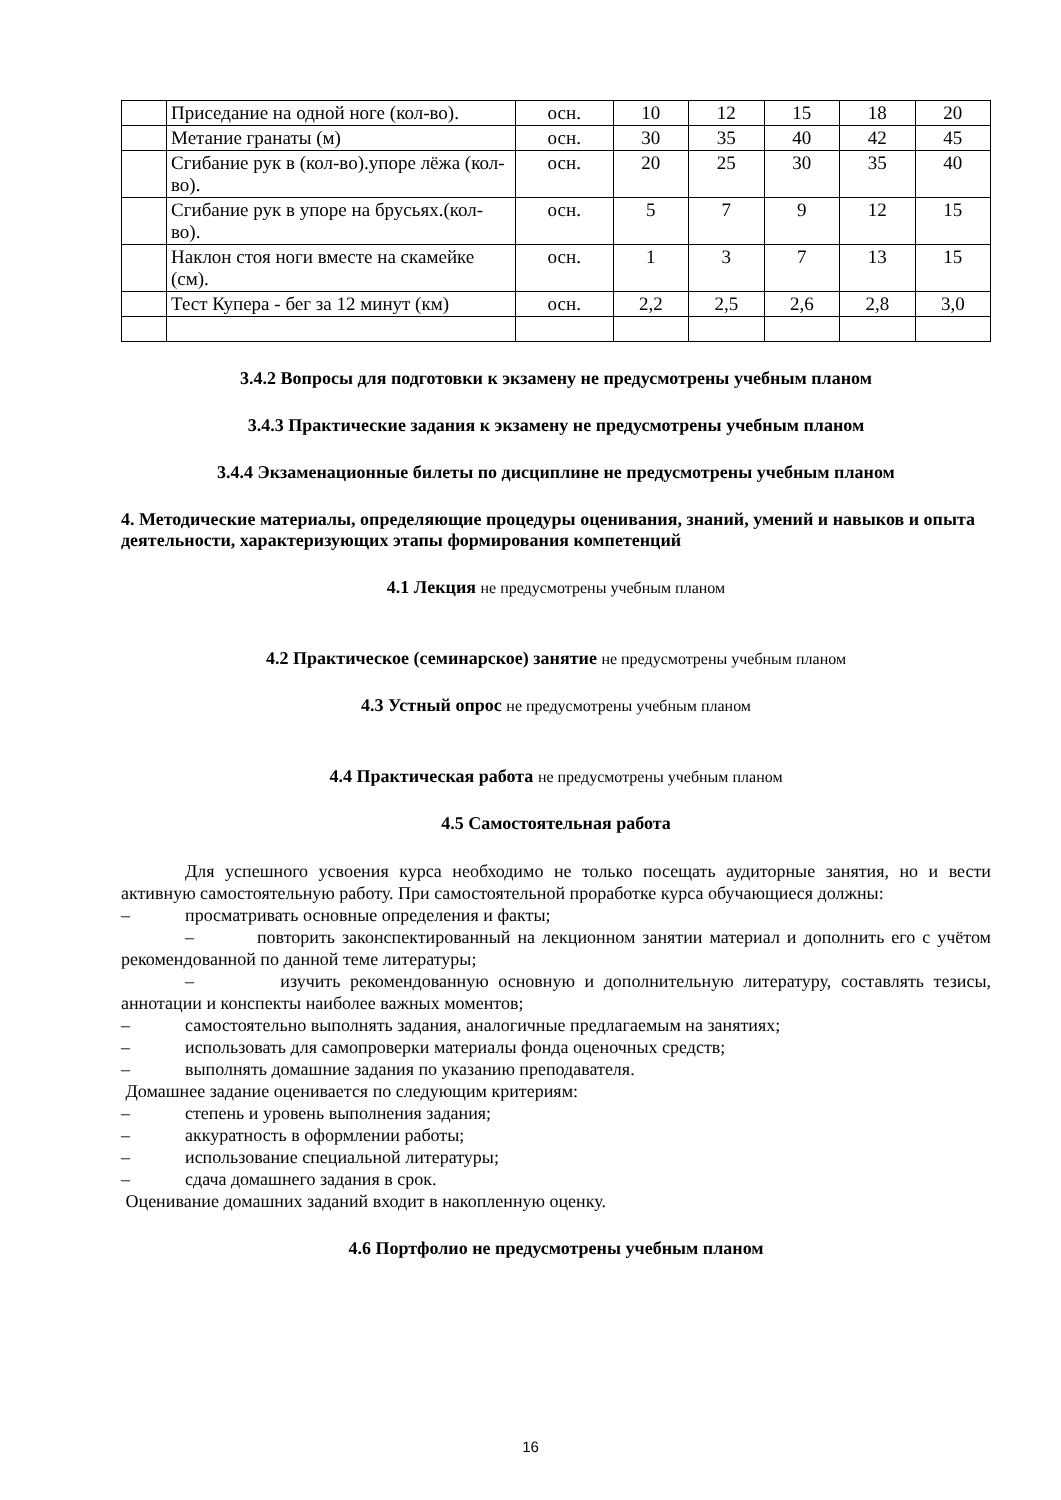| | Приседание на одной ноге (кол-во). | осн. | 10 | 12 | 15 | 18 | 20 |
| | Метание гранаты (м) | осн. | 30 | 35 | 40 | 42 | 45 |
| | Сгибание рук в (кол-во).упоре лёжа (кол-во). | осн. | 20 | 25 | 30 | 35 | 40 |
| | Сгибание рук в упоре на брусьях.(кол-во). | осн. | 5 | 7 | 9 | 12 | 15 |
| | Наклон стоя ноги вместе на скамейке (см). | осн. | 1 | 3 | 7 | 13 | 15 |
| | Тест Купера - бег за 12 минут (км) | осн. | 2,2 | 2,5 | 2,6 | 2,8 | 3,0 |
3.4.2 Вопросы для подготовки к экзамену не предусмотрены учебным планом
3.4.3 Практические задания к экзамену не предусмотрены учебным планом
3.4.4 Экзаменационные билеты по дисциплине не предусмотрены учебным планом
4. Методические материалы, определяющие процедуры оценивания, знаний, умений и навыков и опыта деятельности, характеризующих этапы формирования компетенций
4.1 Лекция не предусмотрены учебным планом
4.2 Практическое (семинарское) занятие не предусмотрены учебным планом
4.3 Устный опрос не предусмотрены учебным планом
4.4 Практическая работа не предусмотрены учебным планом
4.5 Самостоятельная работа
Для успешного усвоения курса необходимо не только посещать аудиторные занятия, но и вести активную самостоятельную работу. При самостоятельной проработке курса обучающиеся должны:
– просматривать основные определения и факты;
– повторить законспектированный на лекционном занятии материал и дополнить его с учётом рекомендованной по данной теме литературы;
– изучить рекомендованную основную и дополнительную литературу, составлять тезисы, аннотации и конспекты наиболее важных моментов;
– самостоятельно выполнять задания, аналогичные предлагаемым на занятиях;
– использовать для самопроверки материалы фонда оценочных средств;
– выполнять домашние задания по указанию преподавателя.
Домашнее задание оценивается по следующим критериям:
– степень и уровень выполнения задания;
– аккуратность в оформлении работы;
– использование специальной литературы;
– сдача домашнего задания в срок.
Оценивание домашних заданий входит в накопленную оценку.
4.6 Портфолио не предусмотрены учебным планом
16